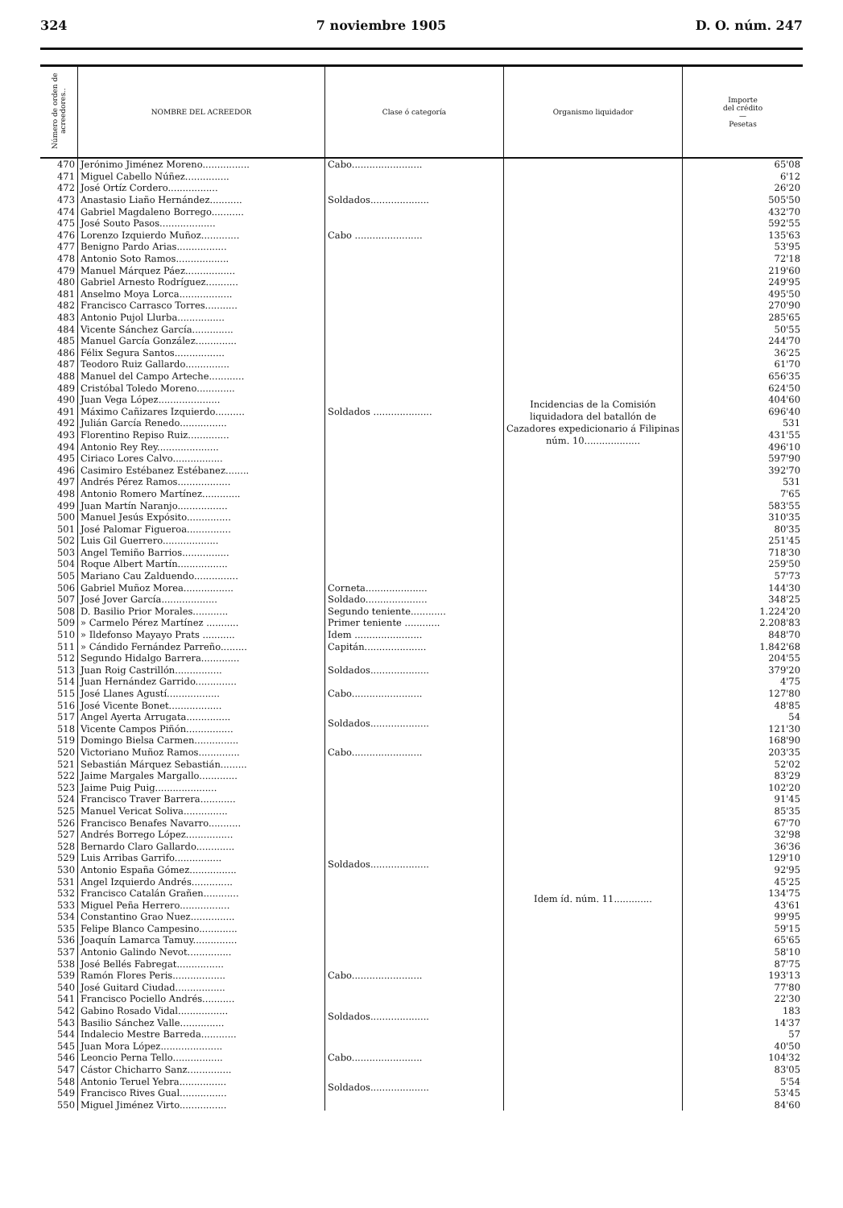324 7 noviembre 1905 D. O. núm. 247
| Número de orden de acreedores.. | NOMBRE DEL ACREEDOR | Clase ó categoría | Organismo liquidador | Importe del crédito — Pesetas |
| --- | --- | --- | --- | --- |
| 470 | Jerónimo Jiménez Moreno................ | Cabo........................ | Incidencias de la Comisión liquidadora del batallón de Cazadores expedicionario á Filipinas núm. 10................... | 65'08 |
| 471 | Miguel Cabello Núñez............... | Soldados.................... | | 6'12 |
| 472 | José Ortíz Cordero................. | | | 26'20 |
| 473 | Anastasio Liaño Hernández........... | | | 505'50 |
| 474 | Gabriel Magdaleno Borrego........... | | | 432'70 |
| 475 | José Souto Pasos................... | | | 592'55 |
| 476 | Lorenzo Izquierdo Muñoz............. | Cabo ....................... | | 135'63 |
| 477 | Benigno Pardo Arias................. | Soldados .................... | | 53'95 |
| 478 | Antonio Soto Ramos.................. | | | 72'18 |
| 479 | Manuel Márquez Páez................. | | | 219'60 |
| 480 | Gabriel Arnesto Rodríguez........... | | | 249'95 |
| 481 | Anselmo Moya Lorca.................. | | | 495'50 |
| 482 | Francisco Carrasco Torres........... | | | 270'90 |
| 483 | Antonio Pujol Llurba................ | | | 285'65 |
| 484 | Vicente Sánchez García.............. | | | 50'55 |
| 485 | Manuel García González.............. | | | 244'70 |
| 486 | Félix Segura Santos................. | | | 36'25 |
| 487 | Teodoro Ruiz Gallardo............... | | | 61'70 |
| 488 | Manuel del Campo Arteche............ | | | 656'35 |
| 489 | Cristóbal Toledo Moreno............. | | | 624'50 |
| 490 | Juan Vega López..................... | | | 404'60 |
| 491 | Máximo Cañizares Izquierdo.......... | | | 696'40 |
| 492 | Julián García Renedo................ | | | 531 |
| 493 | Florentino Repiso Ruiz.............. | | | 431'55 |
| 494 | Antonio Rey Rey..................... | | | 496'10 |
| 495 | Ciriaco Lores Calvo................. | | | 597'90 |
| 496 | Casimiro Estébanez Estébanez........ | | | 392'70 |
| 497 | Andrés Pérez Ramos.................. | | | 531 |
| 498 | Antonio Romero Martínez............. | | | 7'65 |
| 499 | Juan Martín Naranjo................. | | | 583'55 |
| 500 | Manuel Jesús Expósito............... | | | 310'35 |
| 501 | José Palomar Figueroa............... | | | 80'35 |
| 502 | Luis Gil Guerrero................... | | | 251'45 |
| 503 | Angel Temiño Barrios................ | | | 718'30 |
| 504 | Roque Albert Martín................. | | | 259'50 |
| 505 | Mariano Cau Zalduendo............... | | | 57'73 |
| 506 | Gabriel Muñoz Morea................. | Corneta..................... | | 144'30 |
| 507 | José Jover García................... | Soldado..................... | | 348'25 |
| 508 | D. Basilio Prior Morales............ | Segundo teniente............ | | 1.224'20 |
| 509 | » Carmelo Pérez Martínez ........... | Primer teniente ............ | | 2.208'83 |
| 510 | » Ildefonso Mayayo Prats ........... | Idem ....................... | | 848'70 |
| 511 | » Cándido Fernández Parreño......... | Capitán..................... | | 1.842'68 |
| 512 | Segundo Hidalgo Barrera............. | Soldados.................... | | 204'55 |
| 513 | Juan Roig Castrillón................ | | | 379'20 |
| 514 | Juan Hernández Garrido.............. | | | 4'75 |
| 515 | José Llanes Agustí.................. | Cabo........................ | Idem íd. núm. 11............. | 127'80 |
| 516 | José Vicente Bonet.................. | Soldados.................... | | 48'85 |
| 517 | Angel Ayerta Arrugata............... | | | 54 |
| 518 | Vicente Campos Piñón................ | | | 121'30 |
| 519 | Domingo Bielsa Carmen............... | | | 168'90 |
| 520 | Victoriano Muñoz Ramos.............. | Cabo........................ | | 203'35 |
| 521 | Sebastián Márquez Sebastián......... | Soldados.................... | | 52'02 |
| 522 | Jaime Margales Margallo............. | | | 83'29 |
| 523 | Jaime Puig Puig..................... | | | 102'20 |
| 524 | Francisco Traver Barrera............ | | | 91'45 |
| 525 | Manuel Vericat Soliva............... | | | 85'35 |
| 526 | Francisco Benafes Navarro........... | | | 67'70 |
| 527 | Andrés Borrego López................ | | | 32'98 |
| 528 | Bernardo Claro Gallardo............. | | | 36'36 |
| 529 | Luis Arribas Garrifo................ | | | 129'10 |
| 530 | Antonio España Gómez................ | | | 92'95 |
| 531 | Angel Izquierdo Andrés.............. | | | 45'25 |
| 532 | Francisco Catalán Grañen............ | | | 134'75 |
| 533 | Miguel Peña Herrero................. | | | 43'61 |
| 534 | Constantino Grao Nuez............... | | | 99'95 |
| 535 | Felipe Blanco Campesino............. | | | 59'15 |
| 536 | Joaquín Lamarca Tamuy............... | | | 65'65 |
| 537 | Antonio Galindo Nevot............... | | | 58'10 |
| 538 | José Bellés Fabregat................ | | | 87'75 |
| 539 | Ramón Flores Peris.................. | Cabo........................ | | 193'13 |
| 540 | José Guitard Ciudad................. | Soldados.................... | | 77'80 |
| 541 | Francisco Pociello Andrés........... | | | 22'30 |
| 542 | Gabino Rosado Vidal................. | | | 183 |
| 543 | Basilio Sánchez Valle............... | | | 14'37 |
| 544 | Indalecio Mestre Barreda............ | | | 57 |
| 545 | Juan Mora López..................... | | | 40'50 |
| 546 | Leoncio Perna Tello................. | Cabo........................ | | 104'32 |
| 547 | Cástor Chicharro Sanz............... | Soldados.................... | | 83'05 |
| 548 | Antonio Teruel Yebra................ | | | 5'54 |
| 549 | Francisco Rives Gual................ | | | 53'45 |
| 550 | Miguel Jiménez Virto................ | | | 84'60 |